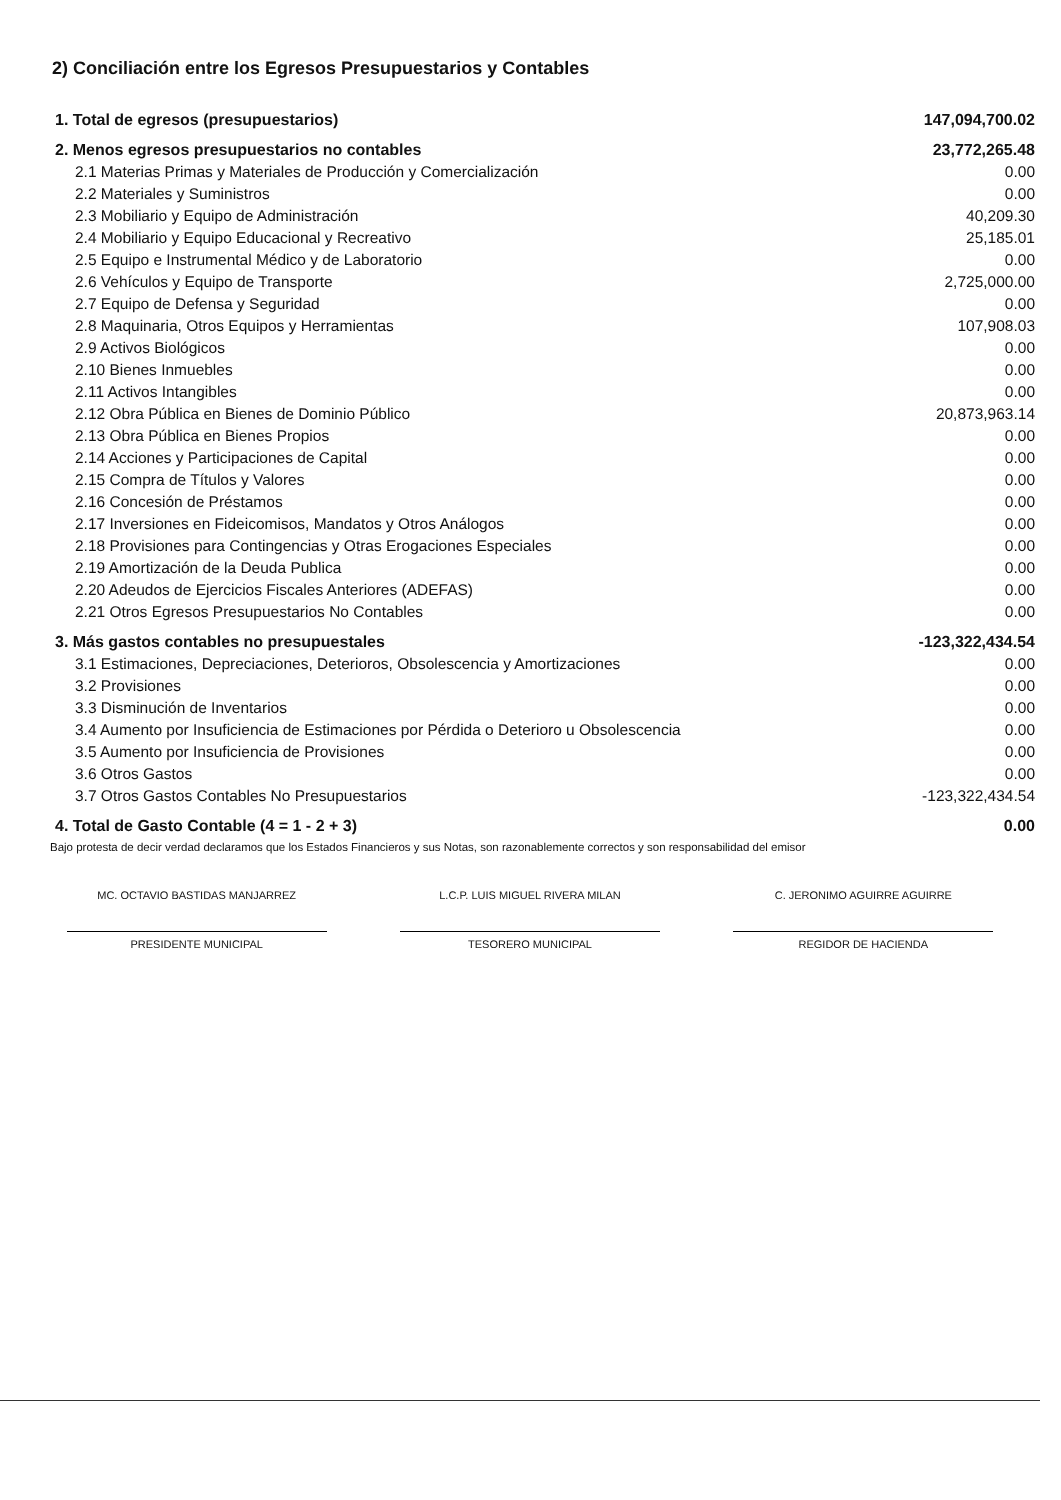2) Conciliación entre los Egresos Presupuestarios y Contables
| 1. Total de egresos (presupuestarios) | 147,094,700.02 |
| 2. Menos egresos presupuestarios no contables | 23,772,265.48 |
| 2.1 Materias Primas y Materiales de Producción y Comercialización | 0.00 |
| 2.2 Materiales y Suministros | 0.00 |
| 2.3 Mobiliario y Equipo de Administración | 40,209.30 |
| 2.4 Mobiliario y Equipo Educacional y Recreativo | 25,185.01 |
| 2.5 Equipo e Instrumental Médico y de Laboratorio | 0.00 |
| 2.6 Vehículos y Equipo de Transporte | 2,725,000.00 |
| 2.7 Equipo de Defensa y Seguridad | 0.00 |
| 2.8 Maquinaria, Otros Equipos y Herramientas | 107,908.03 |
| 2.9 Activos Biológicos | 0.00 |
| 2.10 Bienes Inmuebles | 0.00 |
| 2.11 Activos Intangibles | 0.00 |
| 2.12 Obra Pública en Bienes de Dominio Público | 20,873,963.14 |
| 2.13 Obra Pública en Bienes Propios | 0.00 |
| 2.14 Acciones y Participaciones de Capital | 0.00 |
| 2.15 Compra de Títulos y Valores | 0.00 |
| 2.16 Concesión de Préstamos | 0.00 |
| 2.17 Inversiones en Fideicomisos, Mandatos y Otros Análogos | 0.00 |
| 2.18 Provisiones para Contingencias y Otras Erogaciones Especiales | 0.00 |
| 2.19 Amortización de la Deuda Publica | 0.00 |
| 2.20 Adeudos de Ejercicios Fiscales Anteriores (ADEFAS) | 0.00 |
| 2.21 Otros Egresos Presupuestarios No Contables | 0.00 |
| 3. Más gastos contables no presupuestales | -123,322,434.54 |
| 3.1 Estimaciones, Depreciaciones, Deterioros, Obsolescencia y Amortizaciones | 0.00 |
| 3.2 Provisiones | 0.00 |
| 3.3 Disminución de Inventarios | 0.00 |
| 3.4 Aumento por Insuficiencia de Estimaciones por Pérdida o Deterioro u Obsolescencia | 0.00 |
| 3.5 Aumento por Insuficiencia de Provisiones | 0.00 |
| 3.6 Otros Gastos | 0.00 |
| 3.7 Otros Gastos Contables No Presupuestarios | -123,322,434.54 |
| 4. Total de Gasto Contable (4 = 1 - 2 + 3) | 0.00 |
Bajo protesta de decir verdad declaramos que los Estados Financieros y sus Notas, son razonablemente correctos y son responsabilidad del emisor
MC. OCTAVIO BASTIDAS MANJARREZ
PRESIDENTE MUNICIPAL
L.C.P. LUIS MIGUEL RIVERA MILAN
TESORERO MUNICIPAL
C. JERONIMO AGUIRRE AGUIRRE
REGIDOR DE HACIENDA